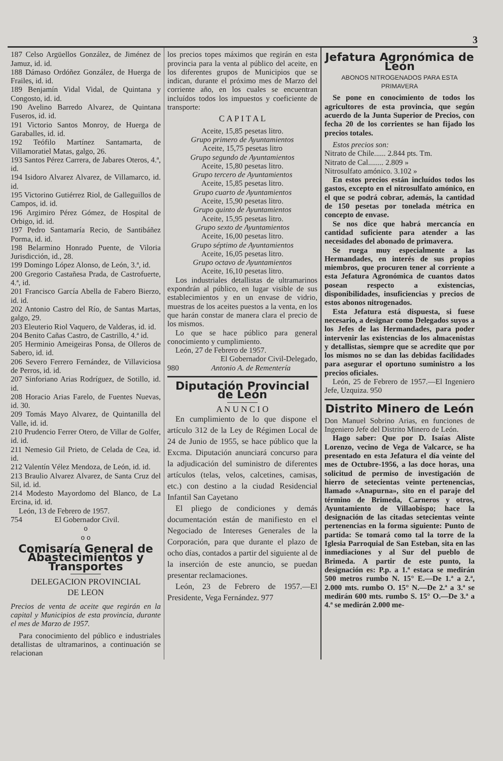3
187 Celso Argüellos González, de Jiménez de Jamuz, id. id.
188 Dámaso Ordóñez González, de Huerga de Frailes, id. id.
189 Benjamín Vidal Vidal, de Quintana y Congosto, id. id.
190 Avelino Barredo Alvarez, de Quintana Fuseros, id. id.
191 Victorio Santos Monroy, de Huerga de Garaballes, id. id.
192 Teófilo Martínez Santamarta, de Villamoratiel Matas, galgo, 26.
193 Santos Pérez Carrera, de Jabares Oteros, 4.ª, id.
194 Isidoro Alvarez Alvarez, de Villamarco, id. id.
195 Victorino Gutiérrez Riol, de Galleguillos de Campos, id. id.
196 Argimiro Pérez Gómez, de Hospital de Orbigo, id. id.
197 Pedro Santamaría Recio, de Santibáñez Porma, id. id.
198 Belarmino Honrado Puente, de Viloria Jurisdicción, id., 28.
199 Domingo López Alonso, de León, 3.ª, id.
200 Gregorio Castañesa Prada, de Castrofuerte, 4.ª, id.
201 Francisco García Abella de Fabero Bierzo, id. id.
202 Antonio Castro del Río, de Santas Martas, galgo, 29.
203 Eleuterio Riol Vaquero, de Valderas, id. id.
204 Benito Cañas Castro, de Castrillo, 4.ª id.
205 Herminio Ameigeiras Ponsa, de Olleros de Sabero, id. id.
206 Severo Ferrero Fernández, de Villaviciosa de Perros, id. id.
207 Sinforiano Arias Rodríguez, de Sotillo, id. id.
208 Horacio Arias Farelo, de Fuentes Nuevas, id. 30.
209 Tomás Mayo Alvarez, de Quintanilla del Valle, id. id.
210 Prudencio Ferrer Otero, de Villar de Golfer, id. id.
211 Nemesio Gil Prieto, de Celada de Cea, id. id.
212 Valentín Vélez Mendoza, de León, id. id.
213 Braulio Alvarez Alvarez, de Santa Cruz del Sil, id. id.
214 Modesto Mayordomo del Blanco, de La Ercina, id. id.
León, 13 de Febrero de 1957.
754 El Gobernador Civil.
o
o o
Comisaría General de Abastecimientos y Transportes
DELEGACION PROVINCIAL
DE LEON
Precios de venta de aceite que regirán en la capital y Municipios de esta provincia, durante el mes de Marzo de 1957.
Para conocimiento del público e industriales detallistas de ultramarinos, a continuación se relacionan
los precios topes máximos que regirán en esta provincia para la venta al público del aceite, en los diferentes grupos de Municipios que se indican, durante el próximo mes de Marzo del corriente año, en los cuales se encuentran incluídos todos los impuestos y coeficiente de transporte:
C A P I T A L
Aceite, 15,85 pesetas litro.
Grupo primero de Ayuntamientos
Aceite, 15,75 pesetas litro
Grupo segundo de Ayuntamientos
Aceite, 15,80 pesetas litro.
Grupo tercero de Ayuntamientos
Aceite, 15,85 pesetas litro.
Grupo cuarto de Ayuntamientos
Aceite, 15,90 pesetas litro.
Grupo quinto de Ayuntamientos
Aceite, 15,95 pesetas litro.
Grupo sexto de Ayuntamientos
Aceite, 16,00 pesetas litro.
Grupo séptimo de Ayuntamientos
Aceite, 16,05 pesetas litro.
Grupo octavo de Ayuntamientos
Aceite, 16,10 pesetas litro.
Los industriales detallistas de ultramarinos expondrán al público, en lugar visible de sus establecimientos y en un envase de vidrio, muestras de los aceites puestos a la venta, en los que harán constar de manera clara el precio de los mismos.
Lo que se hace público para general conocimiento y cumplimiento.
León, 27 de Febrero de 1957.
El Gobernador Civil-Delegado,
980 Antonio A. de Rementería
Diputación Provincial de León
A N U N C I O
En cumplimiento de lo que dispone el artículo 312 de la Ley de Régimen Local de 24 de Junio de 1955, se hace público que la Excma. Diputación anunciará concurso para la adjudicación del suministro de diferentes artículos (telas, velos, calcetines, camisas, etc.) con destino a la ciudad Residencial Infantil San Cayetano
El pliego de condiciones y demás documentación están de manifiesto en el Negociado de Intereses Generales de la Corporación, para que durante el plazo de ocho días, contados a partir del siguiente al de la inserción de este anuncio, se puedan presentar reclamaciones.
León, 23 de Febrero de 1957.—El Presidente, Vega Fernández. 977
Jefatura Agronómica de León
ABONOS NITROGENADOS PARA ESTA PRIMAVERA
Se pone en conocimiento de todos los agricultores de esta provincia, que según acuerdo de la Junta Superior de Precios, con fecha 20 de los corrientes se han fijado los precios totales.
Estos precios son:
Nitrato de Chile...... 2.844 pts. Tm.
Nitrato de Cal........ 2.809 »
Nitrosulfato amónico. 3.102 »
En estos precios están incluídos todos los gastos, excepto en el nitrosulfato amónico, en el que se podrá cobrar, además, la cantidad de 150 pesetas por tonelada métrica en concepto de envase.
Se nos dice que habrá mercancía en cantidad suficiente para atender a las necesidades del abonado de primavera.
Se ruega muy especialmente a las Hermandades, en interés de sus propios miembros, que procuren tener al corriente a esta Jefatura Agronómica de cuantos datos posean respecto a existencias, disponibilidades, insuficiencias y precios de estos abonos nitrogenados.
Esta Jefatura está dispuesta, si fuese necesario, a designar como Delegados suyos a los Jefes de las Hermandades, para poder intervenir las existencias de los almacenistas y detallistas, siempre que se acredite que por los mismos no se dan las debidas facilidades para asegurar el oportuno suministro a los precios oficiales.
León, 25 de Febrero de 1957.—El Ingeniero Jefe, Uzquiza. 950
Distrito Minero de León
Don Manuel Sobrino Arias, en funciones de Ingeniero Jefe del Distrito Minero de León.
Hago saber: Que por D. Isaías Aliste Lorenzo, vecino de Vega de Valcarce, se ha presentado en esta Jefatura el día veinte del mes de Octubre-1956, a las doce horas, una solicitud de permiso de investigación de hierro de setecientas veinte pertenencias, llamado «Anapurna», sito en el paraje del término de Brimeda, Carneros y otros, Ayuntamiento de Villaobispo; hace la designación de las citadas setecientas veinte pertenencias en la forma siguiente: Punto de partida: Se tomará como tal la torre de la Iglesia Parroquial de San Esteban, sita en las inmediaciones y al Sur del pueblo de Brimeda. A partir de este punto, la designación es: P.p. a 1.ª estaca se medirán 500 metros rumbo N. 15° E.—De 1.ª a 2.ª, 2.000 mts. rumbo O. 15° N.—De 2.ª a 3.ª se medirán 600 mts. rumbo S. 15° O.—De 3.ª a 4.ª se medirán 2.000 me-